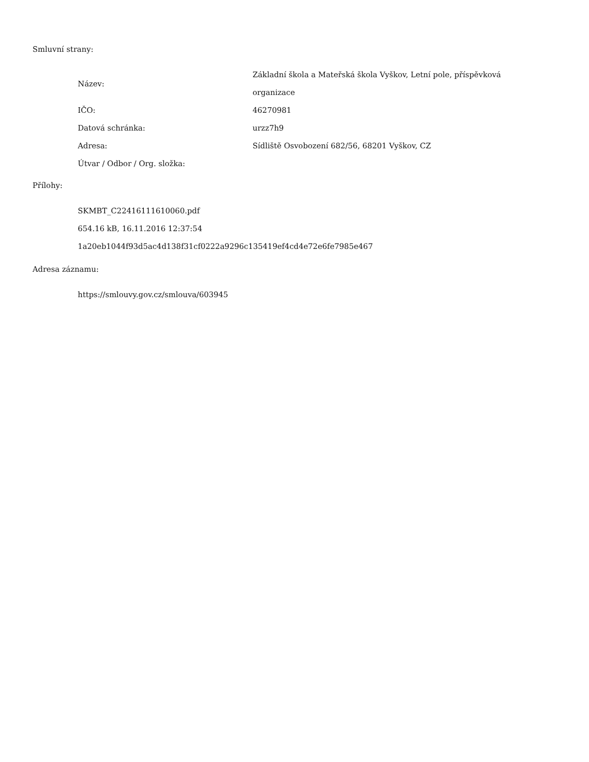Smluvní strany:
| Název: | Základní škola a Mateřská škola Vyškov, Letní pole, příspěvková organizace |
| IČO: | 46270981 |
| Datová schránka: | urzz7h9 |
| Adresa: | Sídliště Osvobození 682/56, 68201 Vyškov, CZ |
| Útvar / Odbor / Org. složka: | |
Přílohy:
SKMBT_C22416111610060.pdf
654.16 kB, 16.11.2016 12:37:54
1a20eb1044f93d5ac4d138f31cf0222a9296c135419ef4cd4e72e6fe7985e467
Adresa záznamu:
https://smlouvy.gov.cz/smlouva/603945